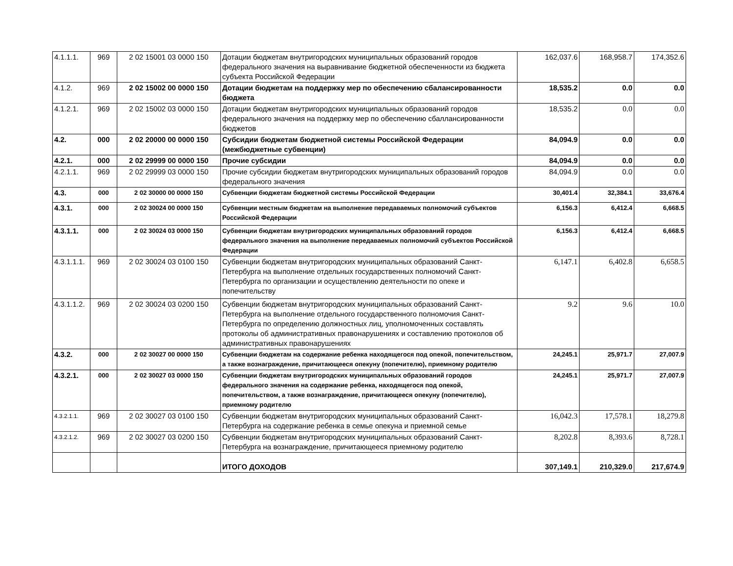| 4.1.1.1. | 969 | 2 02 15001 03 0000 150 | Дотации бюджетам внутригородских муниципальных образований городов федерального значения на выравнивание бюджетной обеспеченности из бюджета субъекта Российской Федерации | 162,037.6 | 168,958.7 | 174,352.6 |
| 4.1.2. | 969 | 2 02 15002 00 0000 150 | Дотации бюджетам на поддержку мер по обеспечению сбалансированности бюджета | 18,535.2 | 0.0 | 0.0 |
| 4.1.2.1. | 969 | 2 02 15002 03 0000 150 | Дотации бюджетам внутригородских муниципальных образований городов федерального значения на поддержку мер по обеспечению сбаллансированности бюджетов | 18,535.2 | 0.0 | 0.0 |
| 4.2. | 000 | 2 02 20000 00 0000 150 | Субсидии бюджетам бюджетной системы Российской Федерации (межбюджетные субвенции) | 84,094.9 | 0.0 | 0.0 |
| 4.2.1. | 000 | 2 02 29999 00 0000 150 | Прочие субсидии | 84,094.9 | 0.0 | 0.0 |
| 4.2.1.1. | 969 | 2 02 29999 03 0000 150 | Прочие субсидии бюджетам внутригородских муниципальных образований городов федерального значения | 84,094.9 | 0.0 | 0.0 |
| 4.3. | 000 | 2 02 30000 00 0000 150 | Субвенции бюджетам бюджетной системы Российской Федерации | 30,401.4 | 32,384.1 | 33,676.4 |
| 4.3.1. | 000 | 2 02 30024 00 0000 150 | Субвенции местным бюджетам на выполнение передаваемых полномочий субъектов Российской Федерации | 6,156.3 | 6,412.4 | 6,668.5 |
| 4.3.1.1. | 000 | 2 02 30024 03 0000 150 | Субвенции бюджетам внутригородских муниципальных образований городов федерального значения на выполнение передаваемых полномочий субъектов Российской Федерации | 6,156.3 | 6,412.4 | 6,668.5 |
| 4.3.1.1.1. | 969 | 2 02 30024 03 0100 150 | Субвенции бюджетам внутригородских муниципальных образований Санкт-Петербурга на выполнение отдельных государственных полномочий Санкт-Петербурга по организации и осуществлению деятельности по опеке и попечительству | 6,147.1 | 6,402.8 | 6,658.5 |
| 4.3.1.1.2. | 969 | 2 02 30024 03 0200 150 | Субвенции бюджетам внутригородских муниципальных образований Санкт-Петербурга на выполнение отдельного государственного полномочия Санкт-Петербурга по определению должностных лиц, уполномоченных составлять протоколы об административных правонарушениях и составлению протоколов об административных правонарушениях | 9.2 | 9.6 | 10.0 |
| 4.3.2. | 000 | 2 02 30027 00 0000 150 | Субвенции бюджетам на содержание ребенка находящегося под опекой, попечительством, а также вознаграждение, причитающееся опекуну (попечителю), приемному родителю | 24,245.1 | 25,971.7 | 27,007.9 |
| 4.3.2.1. | 000 | 2 02 30027 03 0000 150 | Субвенции бюджетам внутригородских муниципальных образований городов федерального значения на содержание ребенка, находящегося под опекой, попечительством, а также вознаграждение, причитающееся опекуну (попечителю), приемному родителю | 24,245.1 | 25,971.7 | 27,007.9 |
| 4.3.2.1.1. | 969 | 2 02 30027 03 0100 150 | Субвенции бюджетам внутригородских муниципальных образований Санкт-Петербурга на содержание ребенка в семье опекуна и приемной семье | 16,042.3 | 17,578.1 | 18,279.8 |
| 4.3.2.1.2. | 969 | 2 02 30027 03 0200 150 | Субвенции бюджетам внутригородских муниципальных образований Санкт-Петербурга на вознаграждение, причитающееся приемному родителю | 8,202.8 | 8,393.6 | 8,728.1 |
| | | | ИТОГО ДОХОДОВ | 307,149.1 | 210,329.0 | 217,674.9 |